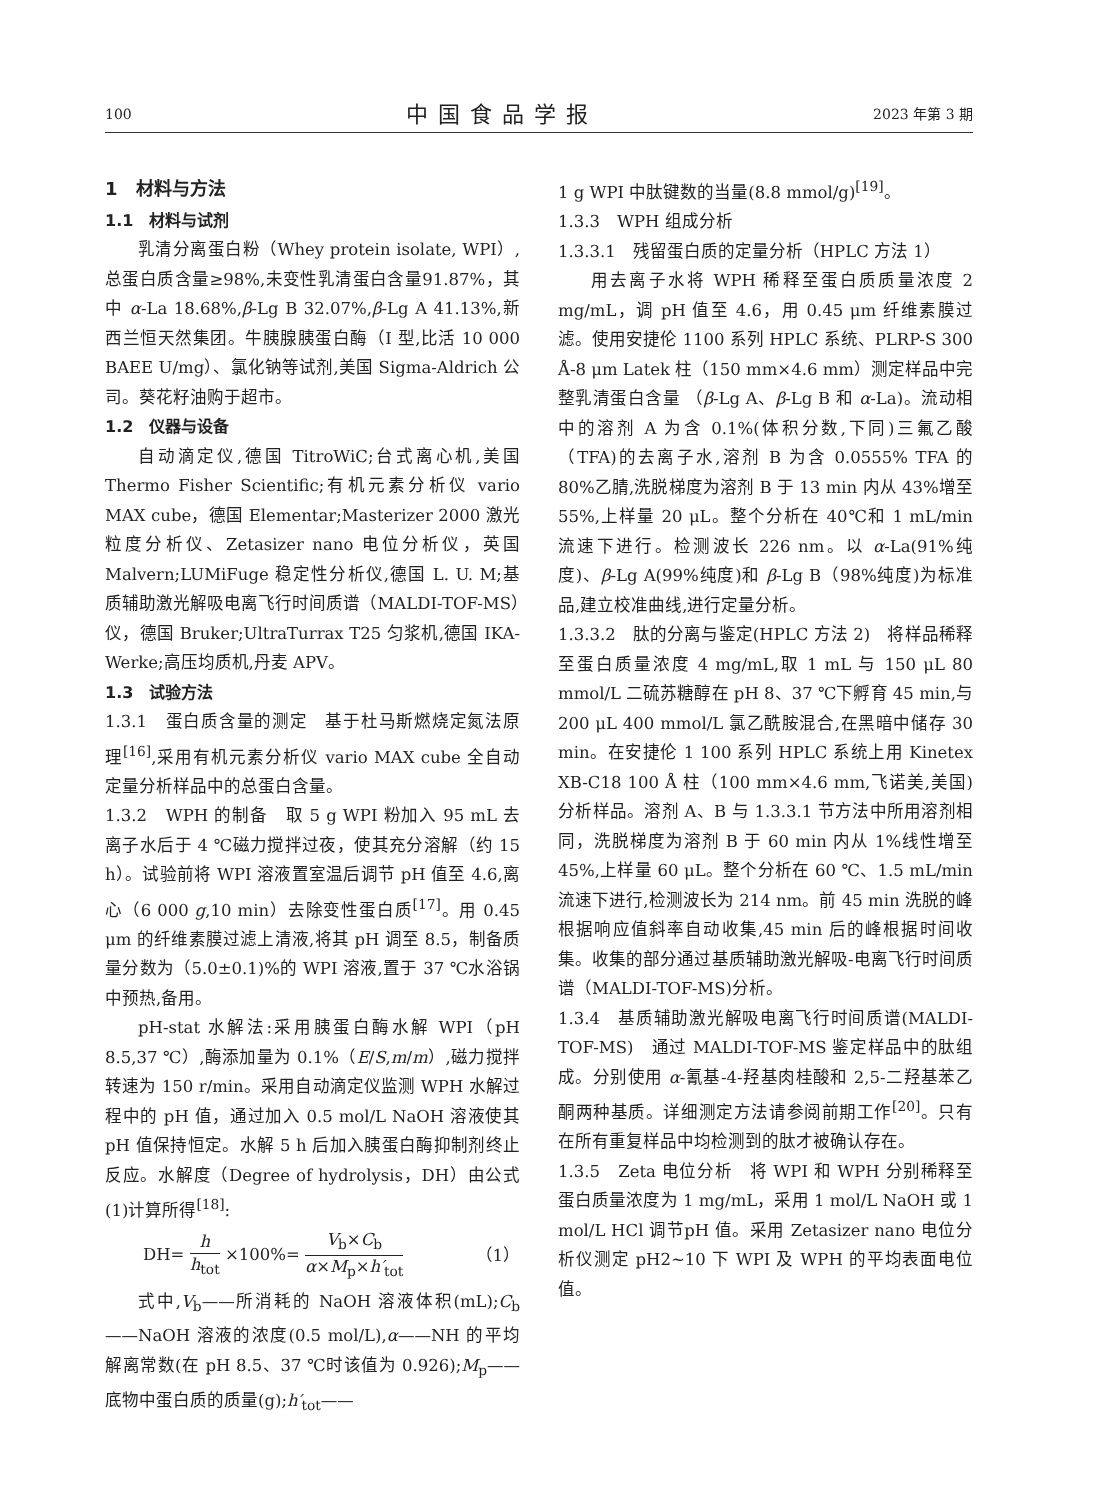100
中国食品学报
2023 年第 3 期
1　材料与方法
1.1　材料与试剂
乳清分离蛋白粉（Whey protein isolate, WPI）,总蛋白质含量≥98%,未变性乳清蛋白含量91.87%，其中 α-La 18.68%,β-Lg B 32.07%,β-Lg A 41.13%,新西兰恒天然集团。牛胰腺胰蛋白酶（I 型,比活 10 000 BAEE U/mg）、氯化钠等试剂,美国 Sigma-Aldrich 公司。葵花籽油购于超市。
1.2　仪器与设备
自动滴定仪,德国 TitroWiC;台式离心机,美国 Thermo Fisher Scientific;有机元素分析仪 vario MAX cube，德国 Elementar;Masterizer 2000 激光粒度分析仪、Zetasizer nano 电位分析仪，英国 Malvern;LUMiFuge 稳定性分析仪,德国 L. U. M;基质辅助激光解吸电离飞行时间质谱（MALDI-TOF-MS）仪，德国 Bruker;UltraTurrax T25 匀浆机,德国 IKA-Werke;高压均质机,丹麦 APV。
1.3　试验方法
1.3.1　蛋白质含量的测定　基于杜马斯燃烧定氮法原理<sup>[16]</sup>,采用有机元素分析仪 vario MAX cube 全自动定量分析样品中的总蛋白含量。
1.3.2　WPH 的制备　取 5 g WPI 粉加入 95 mL 去离子水后于 4 ℃磁力搅拌过夜，使其充分溶解（约 15 h）。试验前将 WPI 溶液置室温后调节 pH 值至 4.6,离心（6 000 g,10 min）去除变性蛋白质<sup>[17]</sup>。用 0.45 μm 的纤维素膜过滤上清液,将其 pH 调至 8.5，制备质量分数为（5.0±0.1)%的 WPI 溶液,置于 37 ℃水浴锅中预热,备用。
pH-stat 水解法:采用胰蛋白酶水解 WPI（pH 8.5,37 ℃）,酶添加量为 0.1%（E/S,m/m）,磁力搅拌转速为 150 r/min。采用自动滴定仪监测 WPH 水解过程中的 pH 值，通过加入 0.5 mol/L NaOH 溶液使其 pH 值保持恒定。水解 5 h 后加入胰蛋白酶抑制剂终止反应。水解度（Degree of hydrolysis，DH）由公式(1)计算所得<sup>[18]</sup>:
DH= h h<sub>tot</sub> ×100%= V<sub>b</sub>×C<sub>b</sub> α×M<sub>p</sub>×h′<sub>tot</sub>
（1）
式中,V<sub>b</sub>——所消耗的 NaOH 溶液体积(mL);C<sub>b</sub>——NaOH 溶液的浓度(0.5 mol/L),α——NH 的平均解离常数(在 pH 8.5、37 ℃时该值为 0.926);M<sub>p</sub>——底物中蛋白质的质量(g);h′<sub>tot</sub>——
1 g WPI 中肽键数的当量(8.8 mmol/g)<sup>[19]</sup>。
1.3.3　WPH 组成分析
1.3.3.1　残留蛋白质的定量分析（HPLC 方法 1）
用去离子水将 WPH 稀释至蛋白质质量浓度 2 mg/mL，调 pH 值至 4.6，用 0.45 μm 纤维素膜过滤。使用安捷伦 1100 系列 HPLC 系统、PLRP-S 300 Å-8 μm Latek 柱（150 mm×4.6 mm）测定样品中完整乳清蛋白含量 （β-Lg A、β-Lg B 和 α-La)。流动相中的溶剂 A 为含 0.1%(体积分数,下同)三氟乙酸（TFA)的去离子水,溶剂 B 为含 0.0555% TFA 的 80%乙腈,洗脱梯度为溶剂 B 于 13 min 内从 43%增至 55%,上样量 20 μL。整个分析在 40℃和 1 mL/min 流速下进行。检测波长 226 nm。以 α-La(91%纯度)、β-Lg A(99%纯度)和 β-Lg B（98%纯度)为标准品,建立校准曲线,进行定量分析。
1.3.3.2　肽的分离与鉴定(HPLC 方法 2)　将样品稀释至蛋白质量浓度 4 mg/mL,取 1 mL 与 150 μL 80 mmol/L 二硫苏糖醇在 pH 8、37 ℃下孵育 45 min,与 200 μL 400 mmol/L 氯乙酰胺混合,在黑暗中储存 30 min。在安捷伦 1 100 系列 HPLC 系统上用 Kinetex XB-C18 100 Å 柱（100 mm×4.6 mm,飞诺美,美国)分析样品。溶剂 A、B 与 1.3.3.1 节方法中所用溶剂相同，洗脱梯度为溶剂 B 于 60 min 内从 1%线性增至 45%,上样量 60 μL。整个分析在 60 ℃、1.5 mL/min 流速下进行,检测波长为 214 nm。前 45 min 洗脱的峰根据响应值斜率自动收集,45 min 后的峰根据时间收集。收集的部分通过基质辅助激光解吸-电离飞行时间质谱（MALDI-TOF-MS)分析。
1.3.4　基质辅助激光解吸电离飞行时间质谱(MALDI-TOF-MS)　通过 MALDI-TOF-MS 鉴定样品中的肽组成。分别使用 α-氰基-4-羟基肉桂酸和 2,5-二羟基苯乙酮两种基质。详细测定方法请参阅前期工作<sup>[20]</sup>。只有在所有重复样品中均检测到的肽才被确认存在。
1.3.5　Zeta 电位分析　将 WPI 和 WPH 分别稀释至蛋白质量浓度为 1 mg/mL，采用 1 mol/L NaOH 或 1 mol/L HCl 调节pH 值。采用 Zetasizer nano 电位分析仪测定 pH2~10 下 WPI 及 WPH 的平均表面电位值。